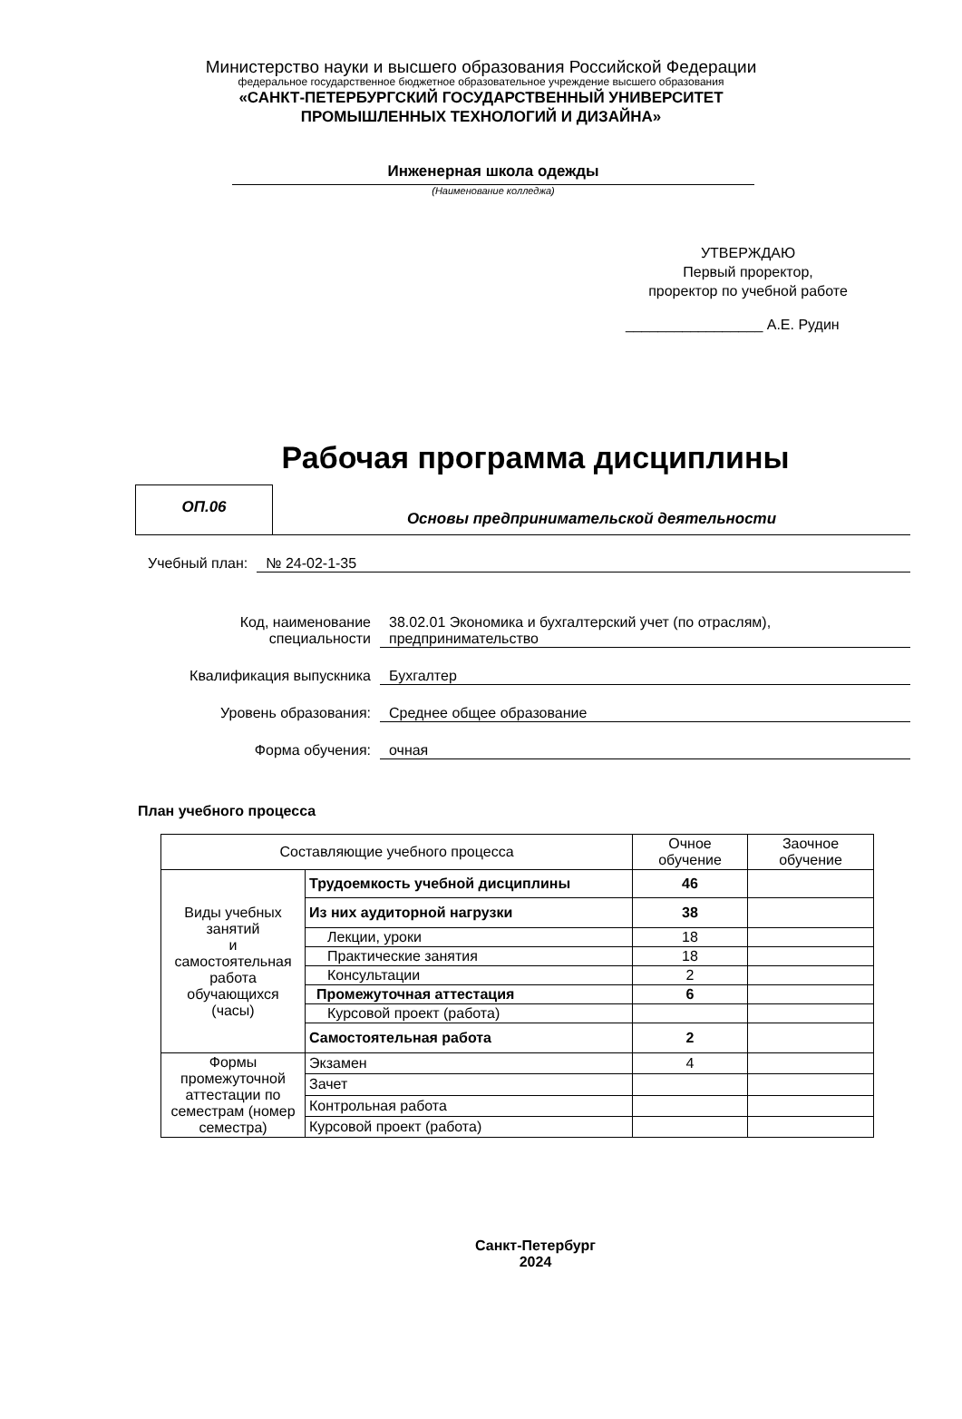Министерство науки и высшего образования Российской Федерации
федеральное государственное бюджетное образовательное учреждение высшего образования
«САНКТ-ПЕТЕРБУРГСКИЙ ГОСУДАРСТВЕННЫЙ УНИВЕРСИТЕТ
ПРОМЫШЛЕННЫХ ТЕХНОЛОГИЙ И ДИЗАЙНА»
Инженерная школа одежды
(Наименование колледжа)
УТВЕРЖДАЮ
Первый проректор,
проректор по учебной работе
_________________ А.Е. Рудин
Рабочая программа дисциплины
ОП.06
Основы предпринимательской деятельности
Учебный план: № 24-02-1-35
Код, наименование
специальности 38.02.01 Экономика и бухгалтерский учет (по отраслям),
предпринимательство
Квалификация выпускника Бухгалтер
Уровень образования: Среднее общее образование
Форма обучения: очная
План учебного процесса
| Составляющие учебного процесса | | Очное обучение | Заочное обучение |
| --- | --- | --- | --- |
| Виды учебных занятий и самостоятельная работа обучающихся (часы) | Трудоемкость учебной дисциплины | 46 | |
| | Из них аудиторной нагрузки | 38 | |
| | Лекции, уроки | 18 | |
| | Практические занятия | 18 | |
| | Консультации | 2 | |
| | Промежуточная аттестация | 6 | |
| | Курсовой проект (работа) | | |
| | Самостоятельная работа | 2 | |
| Формы промежуточной аттестации по семестрам (номер семестра) | Экзамен | 4 | |
| | Зачет | | |
| | Контрольная работа | | |
| | Курсовой проект (работа) | | |
Санкт-Петербург
2024